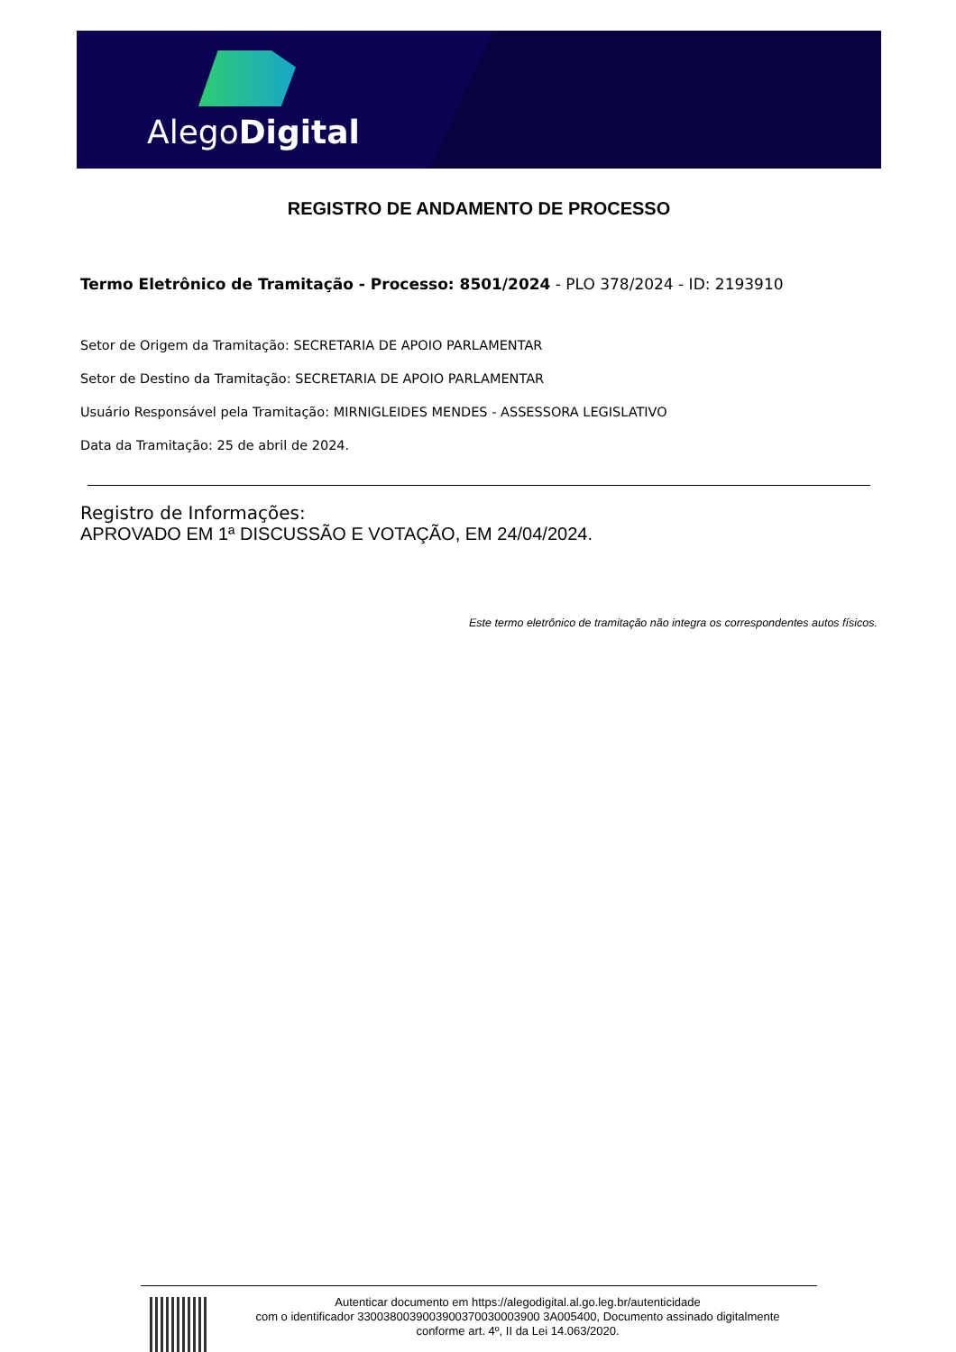AlegoDigital
REGISTRO DE ANDAMENTO DE PROCESSO
Termo Eletrônico de Tramitação - Processo: 8501/2024 - PLO 378/2024 - ID: 2193910
Setor de Origem da Tramitação: SECRETARIA DE APOIO PARLAMENTAR
Setor de Destino da Tramitação: SECRETARIA DE APOIO PARLAMENTAR
Usuário Responsável pela Tramitação: MIRNIGLEIDES MENDES - ASSESSORA LEGISLATIVO
Data da Tramitação: 25 de abril de 2024.
Registro de Informações:
APROVADO EM 1ª DISCUSSÃO E VOTAÇÃO, EM 24/04/2024.
Este termo eletrônico de tramitação não integra os correspondentes autos físicos.
Autenticar documento em https://alegodigital.al.go.leg.br/autenticidade
com o identificador 3300380039003900370030003900 3A005400, Documento assinado digitalmente
conforme art. 4º, II da Lei 14.063/2020.